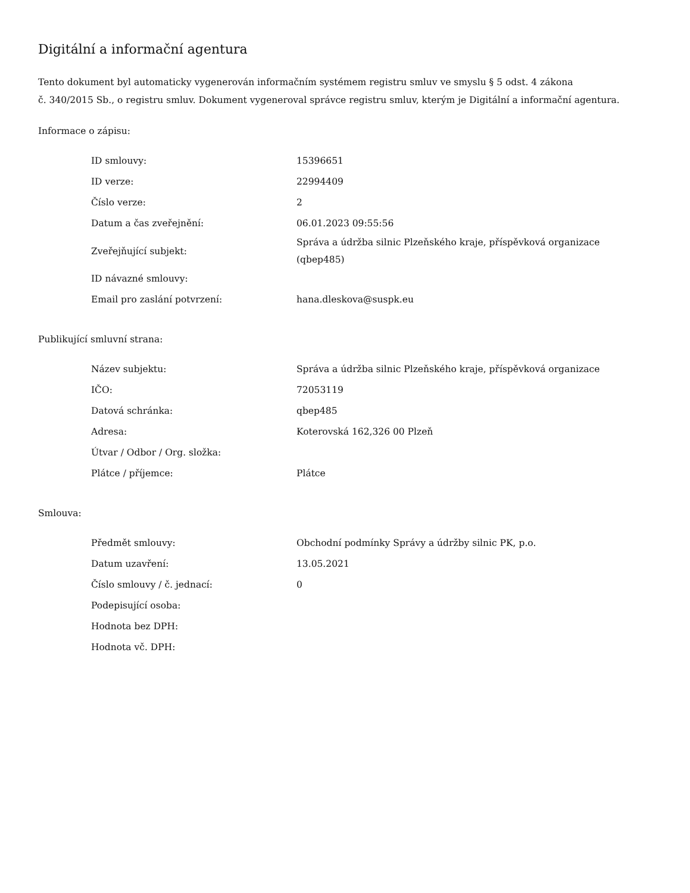Digitální a informační agentura
Tento dokument byl automaticky vygenerován informačním systémem registru smluv ve smyslu § 5 odst. 4 zákona
č. 340/2015 Sb., o registru smluv. Dokument vygeneroval správce registru smluv, kterým je Digitální a informační agentura.
Informace o zápisu:
| ID smlouvy: | 15396651 |
| ID verze: | 22994409 |
| Číslo verze: | 2 |
| Datum a čas zveřejnění: | 06.01.2023 09:55:56 |
| Zveřejňující subjekt: | Správa a údržba silnic Plzeňského kraje, příspěvková organizace (qbep485) |
| ID návazné smlouvy: | |
| Email pro zaslání potvrzení: | hana.dleskova@suspk.eu |
Publikující smluvní strana:
| Název subjektu: | Správa a údržba silnic Plzeňského kraje, příspěvková organizace |
| IČO: | 72053119 |
| Datová schránka: | qbep485 |
| Adresa: | Koterovská 162,326 00 Plzeň |
| Útvar / Odbor / Org. složka: | |
| Plátce / příjemce: | Plátce |
Smlouva:
| Předmět smlouvy: | Obchodní podmínky Správy a údržby silnic PK, p.o. |
| Datum uzavření: | 13.05.2021 |
| Číslo smlouvy / č. jednací: | 0 |
| Podepisující osoba: | |
| Hodnota bez DPH: | |
| Hodnota vč. DPH: | |